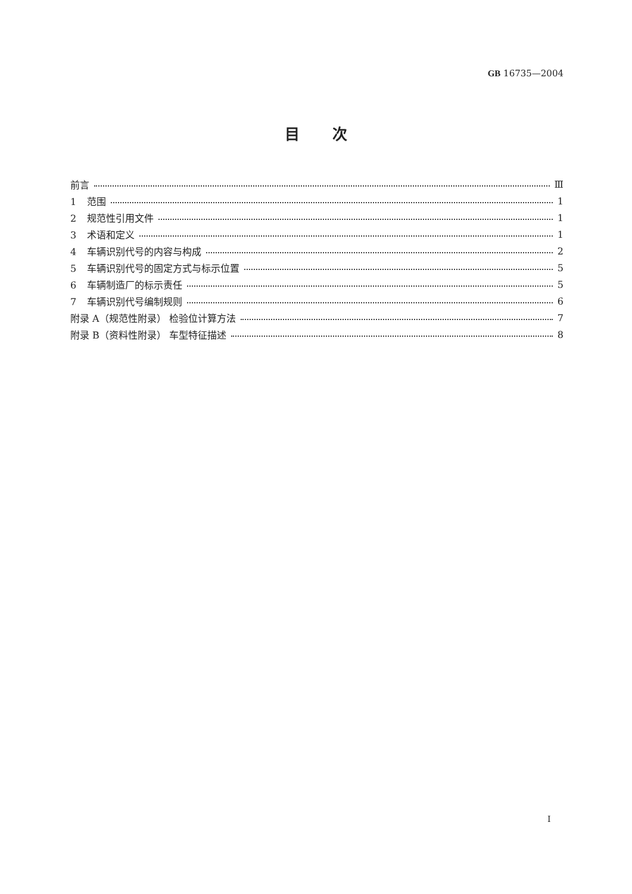GB 16735—2004
目次
前言 Ⅲ
1 范围 1
2 规范性引用文件 1
3 术语和定义 1
4 车辆识别代号的内容与构成 2
5 车辆识别代号的固定方式与标示位置 5
6 车辆制造厂的标示责任 5
7 车辆识别代号编制规则 6
附录 A（规范性附录） 检验位计算方法 7
附录 B（资料性附录） 车型特征描述 8
Ⅰ